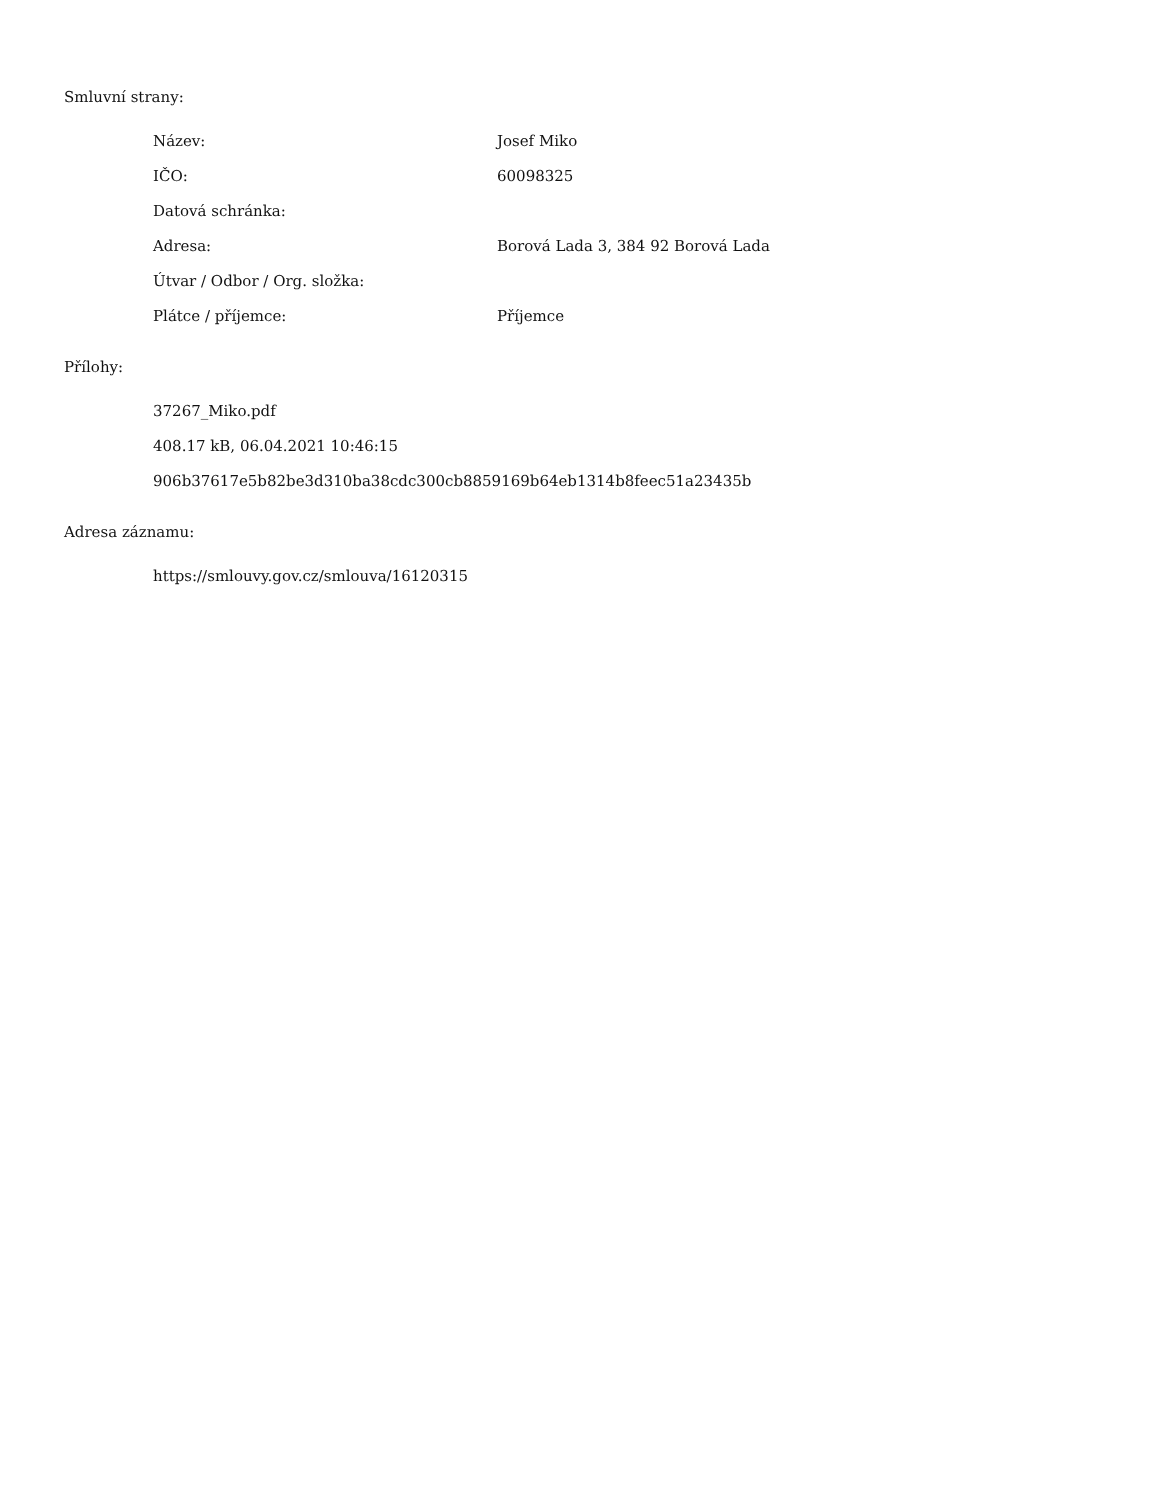Smluvní strany:
| Název: | Josef Miko |
| IČO: | 60098325 |
| Datová schránka: | |
| Adresa: | Borová Lada 3, 384 92 Borová Lada |
| Útvar / Odbor / Org. složka: | |
| Plátce / příjemce: | Příjemce |
Přílohy:
37267_Miko.pdf
408.17 kB, 06.04.2021 10:46:15
906b37617e5b82be3d310ba38cdc300cb8859169b64eb1314b8feec51a23435b
Adresa záznamu:
https://smlouvy.gov.cz/smlouva/16120315